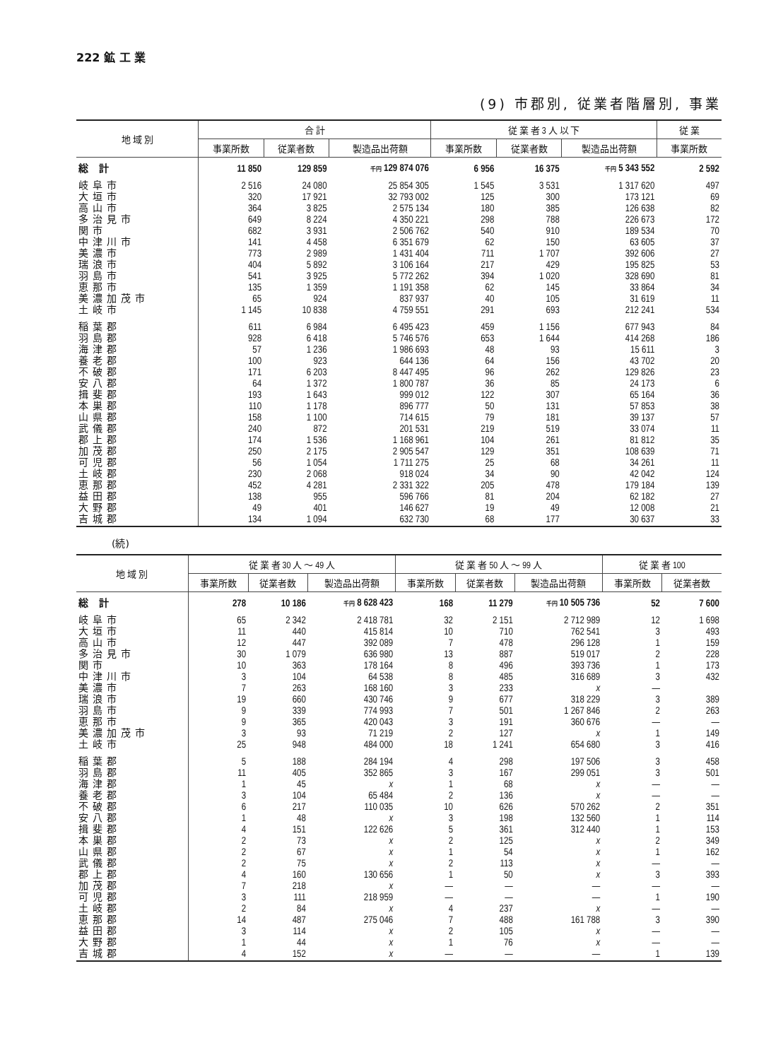222 鉱 工 業
(9) 市郡別, 従業者階層別, 事業
| 地 域 別 | 合 計 | | | 従 業 者 3 人 以 下 | | | 従 業 |
| --- | --- | --- | --- | --- | --- | --- | --- |
| | 事業所数 | 従業者数 | 製造品出荷額 | 事業所数 | 従業者数 | 製造品出荷額 | 事業所数 |
| 総 計 | 11 850 | 129 859 | 千円 129 874 076 | 6 956 | 16 375 | 千円 5 343 552 | 2 592 |
| 岐阜市 | 2 516 | 24 080 | 25 854 305 | 1 545 | 3 531 | 1 317 620 | 497 |
| 大垣市 | 320 | 17 921 | 32 793 002 | 125 | 300 | 173 121 | 69 |
| 高山市 | 364 | 3 825 | 2 575 134 | 180 | 385 | 126 638 | 82 |
| 多治見市 | 649 | 8 224 | 4 350 221 | 298 | 788 | 226 673 | 172 |
| 関市 | 682 | 3 931 | 2 506 762 | 540 | 910 | 189 534 | 70 |
| 中津川市 | 141 | 4 458 | 6 351 679 | 62 | 150 | 63 605 | 37 |
| 美濃市 | 773 | 2 989 | 1 431 404 | 711 | 1 707 | 392 606 | 27 |
| 瑞浪市 | 404 | 5 892 | 3 106 164 | 217 | 429 | 195 825 | 53 |
| 羽島市 | 541 | 3 925 | 5 772 262 | 394 | 1 020 | 328 690 | 81 |
| 恵那市 | 135 | 1 359 | 1 191 358 | 62 | 145 | 33 864 | 34 |
| 美濃加茂市 | 65 | 924 | 837 937 | 40 | 105 | 31 619 | 11 |
| 土岐市 | 1 145 | 10 838 | 4 759 551 | 291 | 693 | 212 241 | 534 |
| 稲葉郡 | 611 | 6 984 | 6 495 423 | 459 | 1 156 | 677 943 | 84 |
| 羽島郡 | 928 | 6 418 | 5 746 576 | 653 | 1 644 | 414 268 | 186 |
| 海津郡 | 57 | 1 236 | 1 986 693 | 48 | 93 | 15 611 | 3 |
| 養老郡 | 100 | 923 | 644 136 | 64 | 156 | 43 702 | 20 |
| 不破郡 | 171 | 6 203 | 8 447 495 | 96 | 262 | 129 826 | 23 |
| 安八郡 | 64 | 1 372 | 1 800 787 | 36 | 85 | 24 173 | 6 |
| 揖斐郡 | 193 | 1 643 | 999 012 | 122 | 307 | 65 164 | 36 |
| 本巣郡 | 110 | 1 178 | 896 777 | 50 | 131 | 57 853 | 38 |
| 山県郡 | 158 | 1 100 | 714 615 | 79 | 181 | 39 137 | 57 |
| 武儀郡 | 240 | 872 | 201 531 | 219 | 519 | 33 074 | 11 |
| 郡上郡 | 174 | 1 536 | 1 168 961 | 104 | 261 | 81 812 | 35 |
| 加茂郡 | 250 | 2 175 | 2 905 547 | 129 | 351 | 108 639 | 71 |
| 可児郡 | 56 | 1 054 | 1 711 275 | 25 | 68 | 34 261 | 11 |
| 土岐郡 | 230 | 2 068 | 918 024 | 34 | 90 | 42 042 | 124 |
| 恵那郡 | 452 | 4 281 | 2 331 322 | 205 | 478 | 179 184 | 139 |
| 益田郡 | 138 | 955 | 596 766 | 81 | 204 | 62 182 | 27 |
| 大野郡 | 49 | 401 | 146 627 | 19 | 49 | 12 008 | 21 |
| 吉城郡 | 134 | 1 094 | 632 730 | 68 | 177 | 30 637 | 33 |
(続)
| 地 域 別 | 従 業 者 30 人 ～ 49 人 | | | 従 業 者 50 人 ～ 99 人 | | | 従 業 者 100 | |
| --- | --- | --- | --- | --- | --- | --- | --- | --- |
| | 事業所数 | 従業者数 | 製造品出荷額 | 事業所数 | 従業者数 | 製造品出荷額 | 事業所数 | 従業者数 |
| 総 計 | 278 | 10 186 | 千円 8 628 423 | 168 | 11 279 | 千円 10 505 736 | 52 | 7 600 |
| 岐阜市 | 65 | 2 342 | 2 418 781 | 32 | 2 151 | 2 712 989 | 12 | 1 698 |
| 大垣市 | 11 | 440 | 415 814 | 10 | 710 | 762 541 | 3 | 493 |
| 高山市 | 12 | 447 | 392 089 | 7 | 478 | 296 128 | 1 | 159 |
| 多治見市 | 30 | 1 079 | 636 980 | 13 | 887 | 519 017 | 2 | 228 |
| 関市 | 10 | 363 | 178 164 | 8 | 496 | 393 736 | 1 | 173 |
| 中津川市 | 3 | 104 | 64 538 | 8 | 485 | 316 689 | 3 | 432 |
| 美濃市 | 7 | 263 | 168 160 | 3 | 233 | x | — | |
| 瑞浪市 | 19 | 660 | 430 746 | 9 | 677 | 318 229 | 3 | 389 |
| 羽島市 | 9 | 339 | 774 993 | 7 | 501 | 1 267 846 | 2 | 263 |
| 恵那市 | 9 | 365 | 420 043 | 3 | 191 | 360 676 | — | — |
| 美濃加茂市 | 3 | 93 | 71 219 | 2 | 127 | x | 1 | 149 |
| 土岐市 | 25 | 948 | 484 000 | 18 | 1 241 | 654 680 | 3 | 416 |
| 稲葉郡 | 5 | 188 | 284 194 | 4 | 298 | 197 506 | 3 | 458 |
| 羽島郡 | 11 | 405 | 352 865 | 3 | 167 | 299 051 | 3 | 501 |
| 海津郡 | 1 | 45 | x | 1 | 68 | x | — | — |
| 養老郡 | 3 | 104 | 65 484 | 2 | 136 | x | — | — |
| 不破郡 | 6 | 217 | 110 035 | 10 | 626 | 570 262 | 2 | 351 |
| 安八郡 | 1 | 48 | x | 3 | 198 | 132 560 | 1 | 114 |
| 揖斐郡 | 4 | 151 | 122 626 | 5 | 361 | 312 440 | 1 | 153 |
| 本巣郡 | 2 | 73 | x | 2 | 125 | x | 2 | 349 |
| 山県郡 | 2 | 67 | x | 1 | 54 | x | 1 | 162 |
| 武儀郡 | 2 | 75 | x | 2 | 113 | x | — | — |
| 郡上郡 | 4 | 160 | 130 656 | 1 | 50 | x | 3 | 393 |
| 加茂郡 | 7 | 218 | x | — | — | — | — | — |
| 可児郡 | 3 | 111 | 218 959 | — | — | — | 1 | 190 |
| 土岐郡 | 2 | 84 | x | 4 | 237 | x | — | — |
| 恵那郡 | 14 | 487 | 275 046 | 7 | 488 | 161 788 | 3 | 390 |
| 益田郡 | 3 | 114 | x | 2 | 105 | x | — | — |
| 大野郡 | 1 | 44 | x | 1 | 76 | x | — | — |
| 吉城郡 | 4 | 152 | x | — | — | — | 1 | 139 |